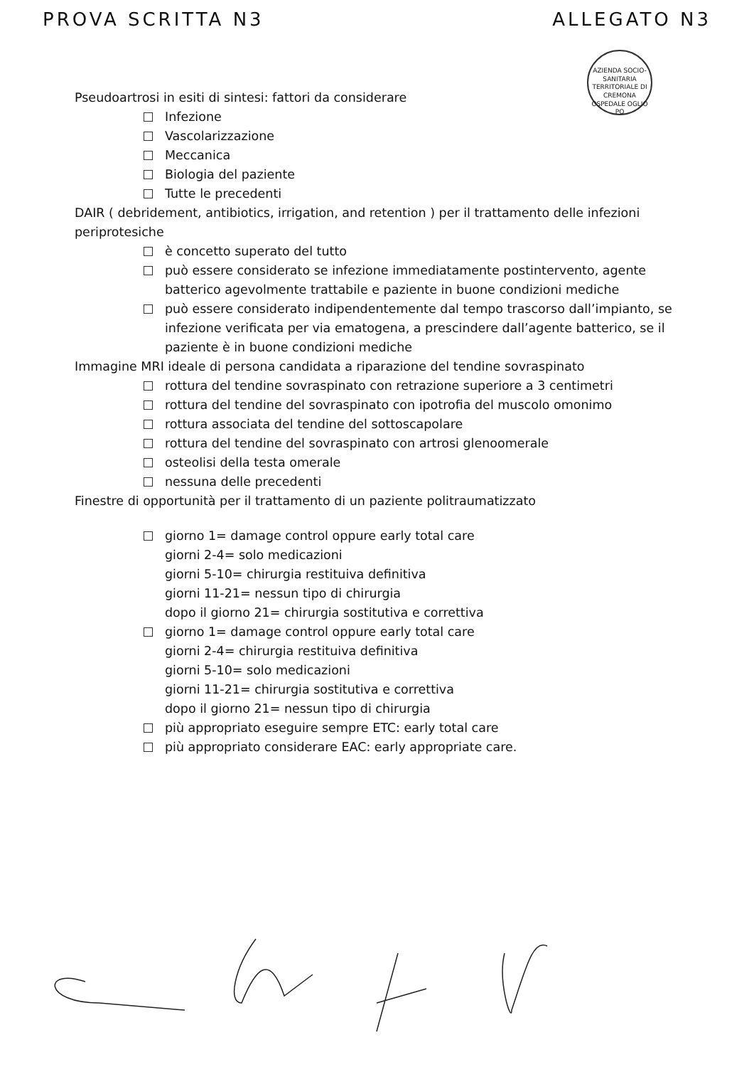PROVA SCRITTA N3 ALLEGATO N3
AZIENDA SOCIO-SANITARIA TERRITORIALE DI CREMONA
OSPEDALE OGLIO PO
Pseudoartrosi in esiti di sintesi: fattori da considerare
Infezione
Vascolarizzazione
Meccanica
Biologia del paziente
Tutte le precedenti
DAIR ( debridement, antibiotics, irrigation, and retention ) per il trattamento delle infezioni periprotesiche
è concetto superato del tutto
può essere considerato se infezione immediatamente postintervento, agente batterico agevolmente trattabile e paziente in buone condizioni mediche
può essere considerato indipendentemente dal tempo trascorso dall’impianto, se infezione verificata per via ematogena, a prescindere dall’agente batterico, se il paziente è in buone condizioni mediche
Immagine MRI ideale di persona candidata a riparazione del tendine sovraspinato
rottura del tendine sovraspinato con retrazione superiore a 3 centimetri
rottura del tendine del sovraspinato con ipotrofia del muscolo omonimo
rottura associata del tendine del sottoscapolare
rottura del tendine del sovraspinato con artrosi glenoomerale
osteolisi della testa omerale
nessuna delle precedenti
Finestre di opportunità per il trattamento di un paziente politraumatizzato
giorno 1= damage control oppure early total care
giorni 2-4= solo medicazioni
giorni 5-10= chirurgia restituiva definitiva
giorni 11-21= nessun tipo di chirurgia
dopo il giorno 21= chirurgia sostitutiva e correttiva
giorno 1= damage control oppure early total care
giorni 2-4= chirurgia restituiva definitiva
giorni 5-10= solo medicazioni
giorni 11-21= chirurgia sostitutiva e correttiva
dopo il giorno 21= nessun tipo di chirurgia
più appropriato eseguire sempre ETC: early total care
più appropriato considerare EAC: early appropriate care.